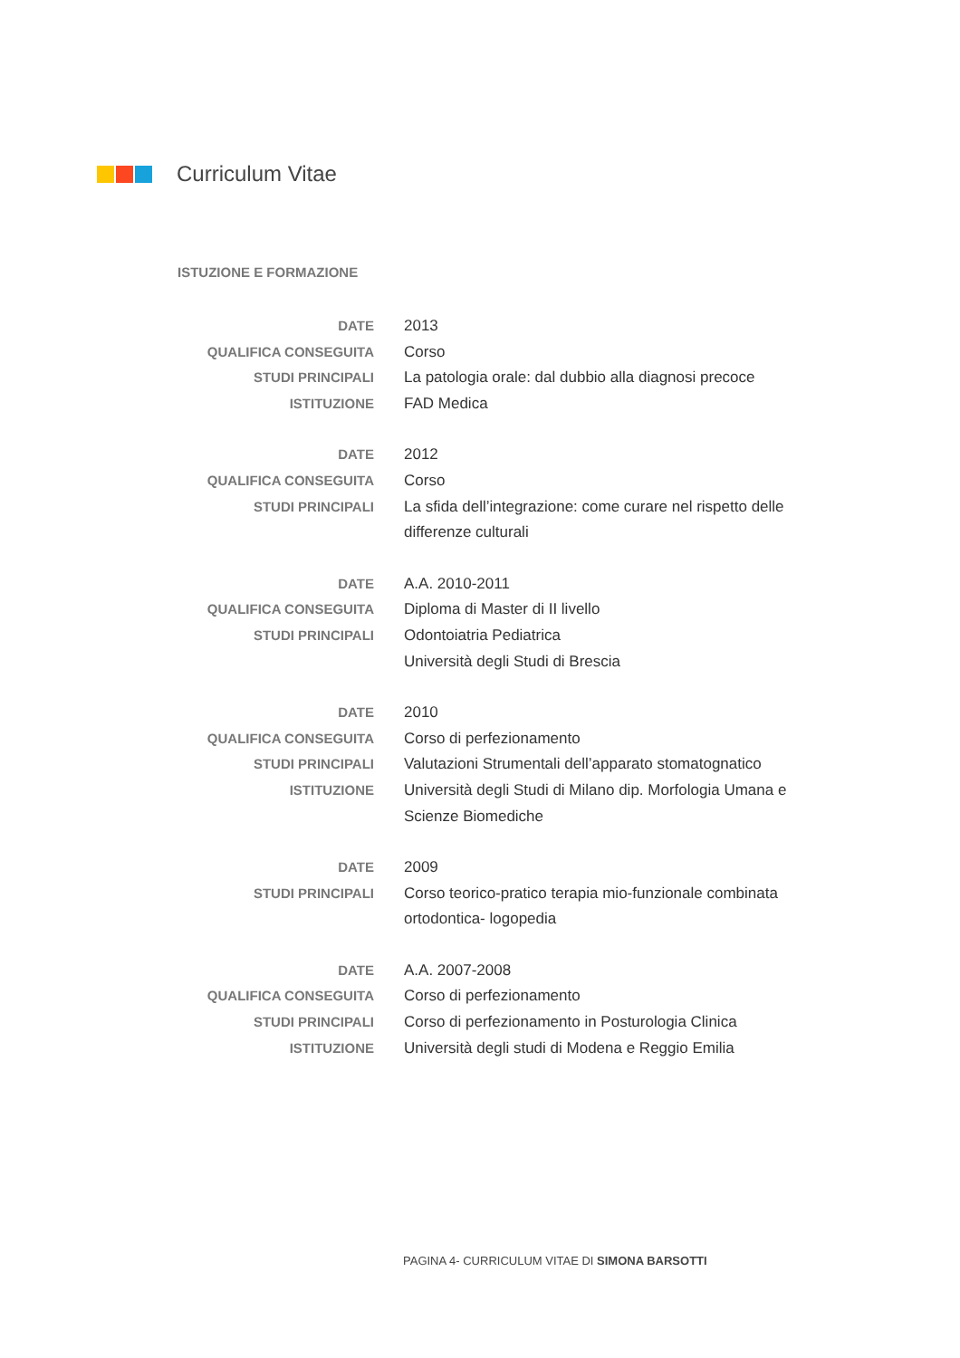Curriculum Vitae
ISTUZIONE E FORMAZIONE
DATE 2013
QUALIFICA CONSEGUITA Corso
STUDI PRINCIPALI La patologia orale: dal dubbio alla diagnosi precoce
ISTITUZIONE FAD Medica
DATE 2012
QUALIFICA CONSEGUITA Corso
STUDI PRINCIPALI La sfida dell’integrazione: come curare nel rispetto delle differenze culturali
DATE A.A. 2010-2011
QUALIFICA CONSEGUITA Diploma di Master di II livello
STUDI PRINCIPALI Odontoiatria Pediatrica
Università degli Studi di Brescia
DATE 2010
QUALIFICA CONSEGUITA Corso di perfezionamento
STUDI PRINCIPALI Valutazioni Strumentali dell’apparato stomatognatico
ISTITUZIONE Università degli Studi di Milano dip. Morfologia Umana e Scienze Biomediche
DATE 2009
STUDI PRINCIPALI Corso teorico-pratico terapia mio-funzionale combinata ortodontica- logopedia
DATE A.A. 2007-2008
QUALIFICA CONSEGUITA Corso di perfezionamento
STUDI PRINCIPALI Corso di perfezionamento in Posturologia Clinica
ISTITUZIONE Università degli studi di Modena e Reggio Emilia
PAGINA 4- CURRICULUM VITAE DI SIMONA BARSOTTI